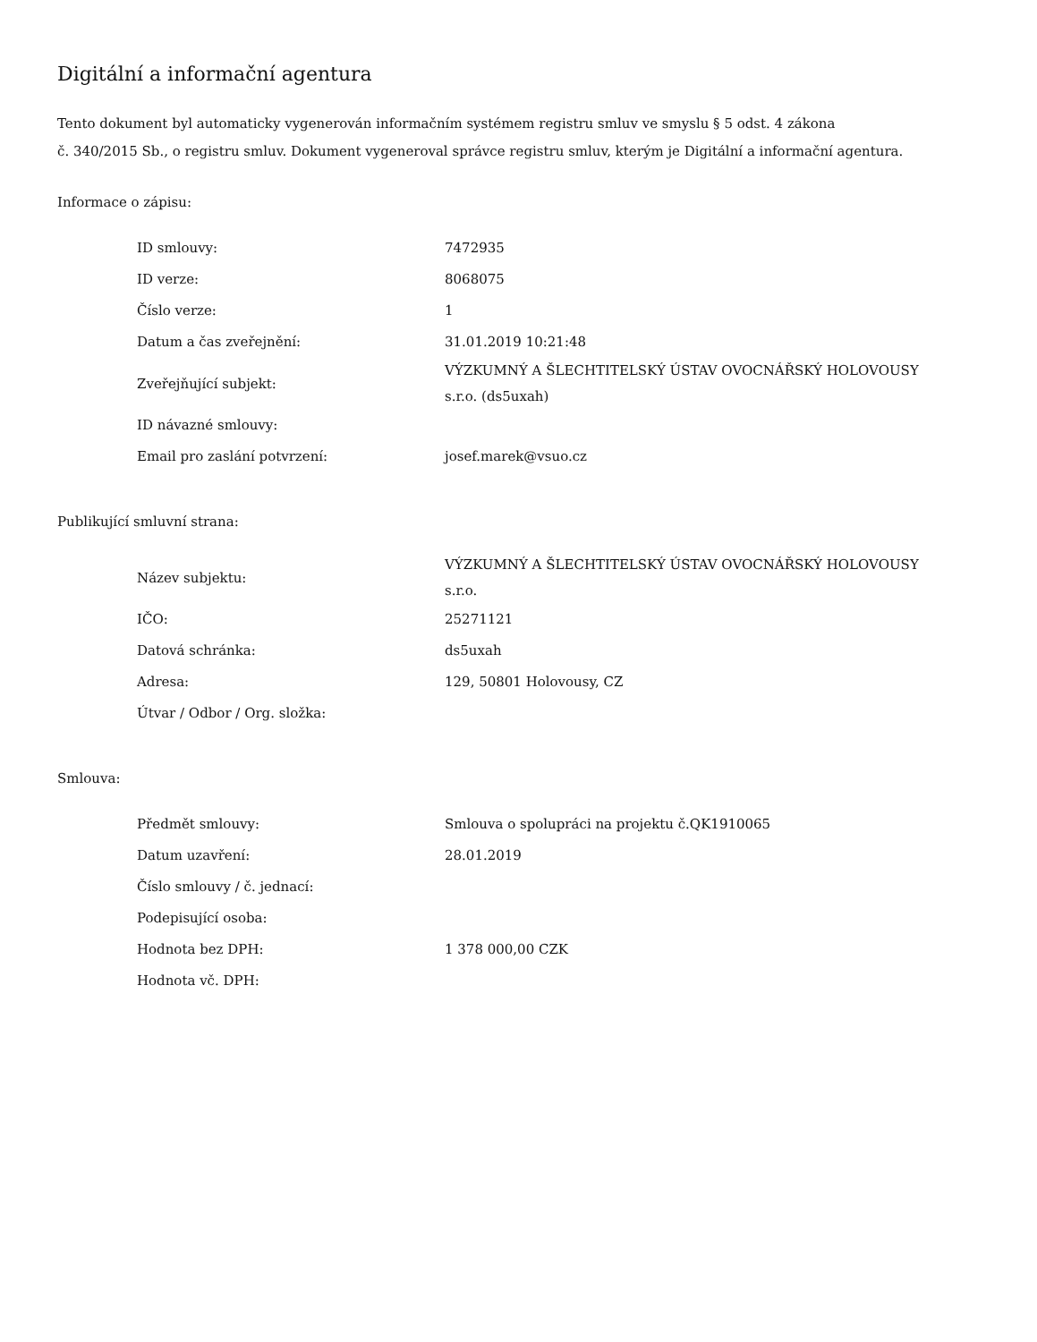Digitální a informační agentura
Tento dokument byl automaticky vygenerován informačním systémem registru smluv ve smyslu § 5 odst. 4 zákona
č. 340/2015 Sb., o registru smluv. Dokument vygeneroval správce registru smluv, kterým je Digitální a informační agentura.
Informace o zápisu:
| ID smlouvy: | 7472935 |
| ID verze: | 8068075 |
| Číslo verze: | 1 |
| Datum a čas zveřejnění: | 31.01.2019 10:21:48 |
| Zveřejňující subjekt: | VÝZKUMNÝ A ŠLECHTITELSKÝ ÚSTAV OVOCNÁŘSKÝ HOLOVOUSY s.r.o. (ds5uxah) |
| ID návazné smlouvy: | |
| Email pro zaslání potvrzení: | josef.marek@vsuo.cz |
Publikující smluvní strana:
| Název subjektu: | VÝZKUMNÝ A ŠLECHTITELSKÝ ÚSTAV OVOCNÁŘSKÝ HOLOVOUSY s.r.o. |
| IČO: | 25271121 |
| Datová schránka: | ds5uxah |
| Adresa: | 129, 50801 Holovousy, CZ |
| Útvar / Odbor / Org. složka: | |
Smlouva:
| Předmět smlouvy: | Smlouva o spolupráci na projektu č.QK1910065 |
| Datum uzavření: | 28.01.2019 |
| Číslo smlouvy / č. jednací: | |
| Podepisující osoba: | |
| Hodnota bez DPH: | 1 378 000,00 CZK |
| Hodnota vč. DPH: | |